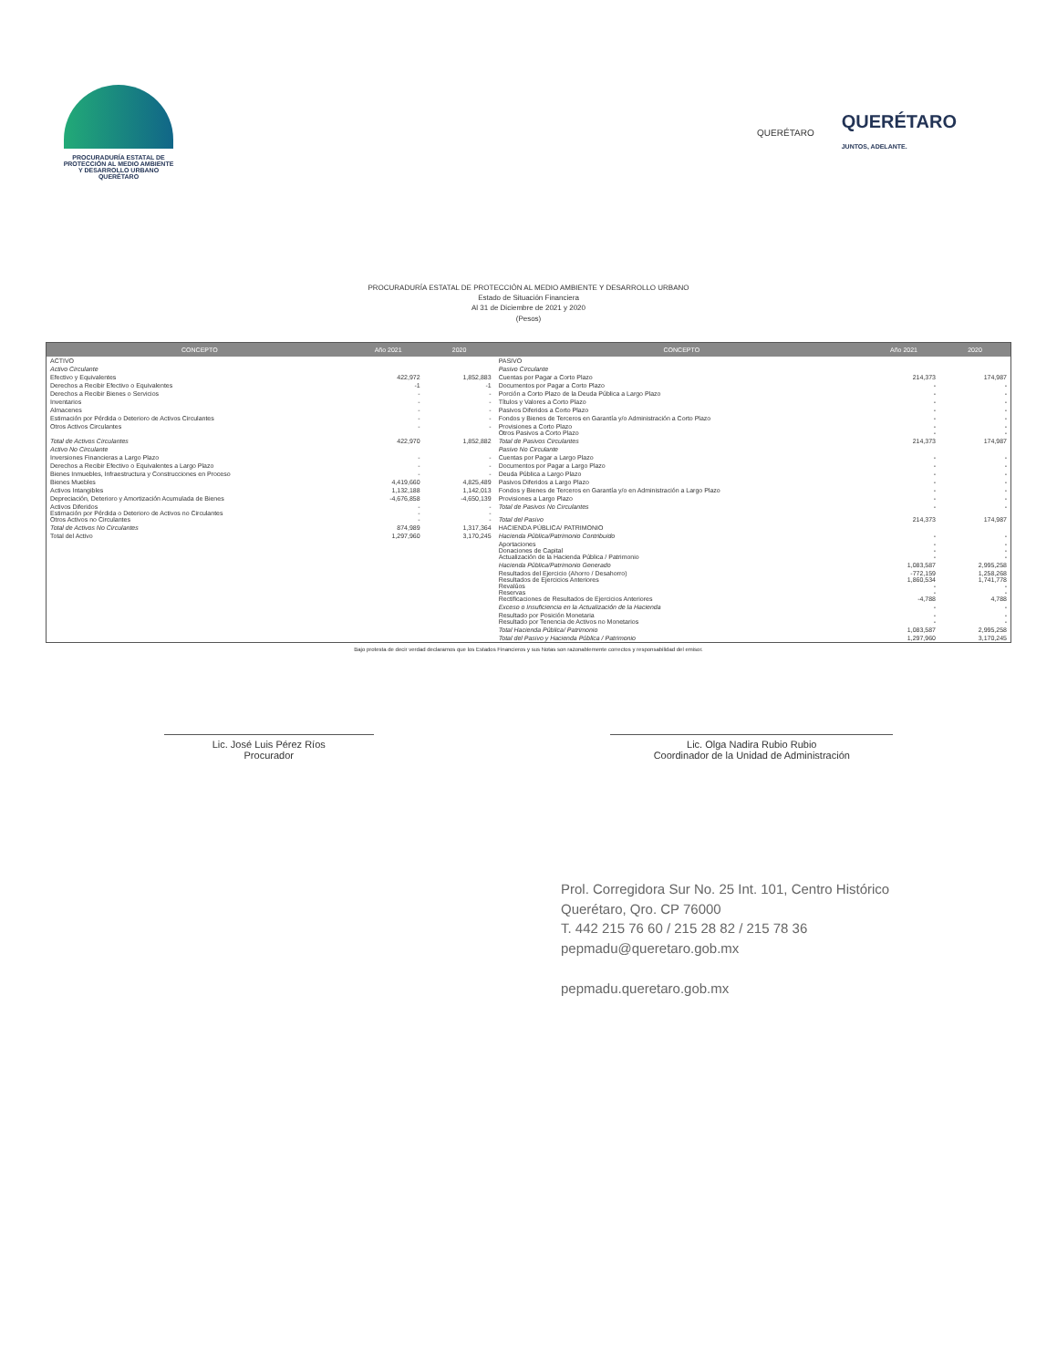PROCURADURÍA ESTATAL DE
PROTECCIÓN AL MEDIO AMBIENTE
Y DESARROLLO URBANO
QUERÉTARO
QUERÉTARO
QUERÉTARO
JUNTOS, ADELANTE.
PROCURADURÍA ESTATAL DE PROTECCIÓN AL MEDIO AMBIENTE Y DESARROLLO URBANO
Estado de Situación Financiera
Al 31 de Diciembre de 2021 y 2020
(Pesos)
| CONCEPTO | Año 2021 | 2020 | CONCEPTO | Año 2021 | 2020 |
| --- | --- | --- | --- | --- | --- |
| ACTIVO | | | PASIVO | | |
| Activo Circulante | | | Pasivo Circulante | | |
| Efectivo y Equivalentes | 422,972 | 1,852,883 | Cuentas por Pagar a Corto Plazo | 214,373 | 174,987 |
| Derechos a Recibir Efectivo o Equivalentes | -1 | -1 | Documentos por Pagar a Corto Plazo | - | - |
| Derechos a Recibir Bienes o Servicios | - | - | Porción a Corto Plazo de la Deuda Pública a Largo Plazo | - | - |
| Inventarios | - | - | Títulos y Valores a Corto Plazo | - | - |
| Almacenes | - | - | Pasivos Diferidos a Corto Plazo | - | - |
| Estimación por Pérdida o Deterioro de Activos Circulantes | - | - | Fondos y Bienes de Terceros en Garantía y/o Administración a Corto Plazo | - | - |
| Otros Activos Circulantes | - | - | Provisiones a Corto Plazo Otros Pasivos a Corto Plazo | - - | - - |
| Total de Activos Circulantes | 422,970 | 1,852,882 | Total de Pasivos Circulantes | 214,373 | 174,987 |
| Activo No Circulante | | | Pasivo No Circulante | | |
| Inversiones Financieras a Largo Plazo | - | - | Cuentas por Pagar a Largo Plazo | - | - |
| Derechos a Recibir Efectivo o Equivalentes a Largo Plazo | - | - | Documentos por Pagar a Largo Plazo | - | - |
| Bienes Inmuebles, Infraestructura y Construcciones en Proceso | - | - | Deuda Pública a Largo Plazo | - | - |
| Bienes Muebles | 4,419,660 | 4,825,489 | Pasivos Diferidos a Largo Plazo | - | - |
| Activos Intangibles | 1,132,188 | 1,142,013 | Fondos y Bienes de Terceros en Garantía y/o en Administración a Largo Plazo | - | - |
| Depreciación, Deterioro y Amortización Acumulada de Bienes | -4,676,858 | -4,650,139 | Provisiones a Largo Plazo | - | - |
| Activos Diferidos Estimación por Pérdida o Deterioro de Activos no Circulantes Otros Activos no Circulantes | - - - | - - - | Total de Pasivos No Circulantes Total del Pasivo | - 214,373 | - 174,987 |
| Total de Activos No Circulantes | 874,989 | 1,317,364 | HACIENDA PÚBLICA/ PATRIMONIO | | |
| Total del Activo | 1,297,960 | 3,170,245 | Hacienda Pública/Patrimonio Contribuido | - | - |
| | | | Aportaciones Donaciones de Capital Actualización de la Hacienda Pública / Patrimonio | - - - | - - - |
| | | | Hacienda Pública/Patrimonio Generado | 1,083,587 | 2,995,258 |
| | | | Resultados del Ejercicio (Ahorro / Desahorro) Resultados de Ejercicios Anteriores Revalúos Reservas Rectificaciones de Resultados de Ejercicios Anteriores | -772,159 1,860,534 - - -4,788 | 1,258,268 1,741,778 - - 4,788 |
| | | | Exceso o Insuficiencia en la Actualización de la Hacienda | - | - |
| | | | Resultado por Posición Monetaria Resultado por Tenencia de Activos no Monetarios | - - | - - |
| | | | Total Hacienda Pública/ Patrimonio | 1,083,587 | 2,995,258 |
| | | | Total del Pasivo y Hacienda Pública / Patrimonio | 1,297,960 | 3,170,245 |
Bajo protesta de decir verdad declaramos que los Estados Financieros y sus Notas son razonablemente correctos y responsabilidad del emisor.
Lic. José Luis Pérez Ríos
Procurador
Lic. Olga Nadira Rubio Rubio
Coordinador de la Unidad de Administración
Prol. Corregidora Sur No. 25 Int. 101, Centro Histórico
Querétaro, Qro. CP 76000
T. 442 215 76 60 / 215 28 82 / 215 78 36
pepmadu@queretaro.gob.mx
pepmadu.queretaro.gob.mx